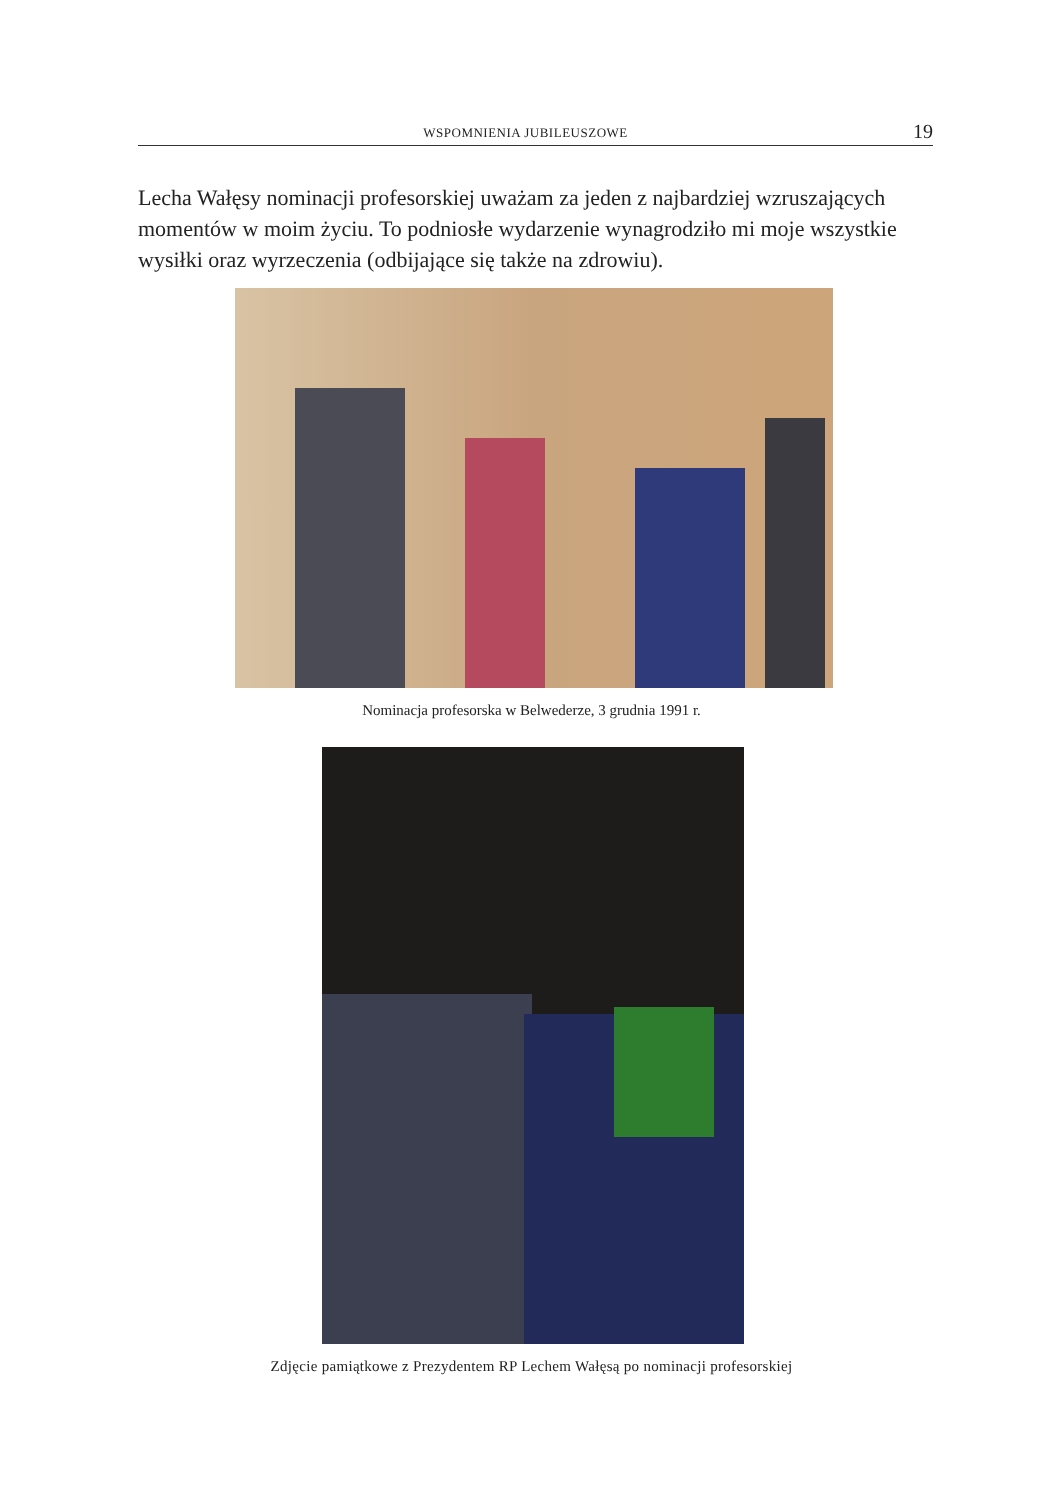WSPOMNIENIA JUBILEUSZOWE 19
Lecha Wałęsy nominacji profesorskiej uważam za jeden z najbardziej wzruszających momentów w moim życiu. To podniosłe wydarzenie wynagrodziło mi moje wszystkie wysiłki oraz wyrzeczenia (odbijające się także na zdrowiu).
Nominacja profesorska w Belwederze, 3 grudnia 1991 r.
Zdjęcie pamiątkowe z Prezydentem RP Lechem Wałęsą po nominacji profesorskiej